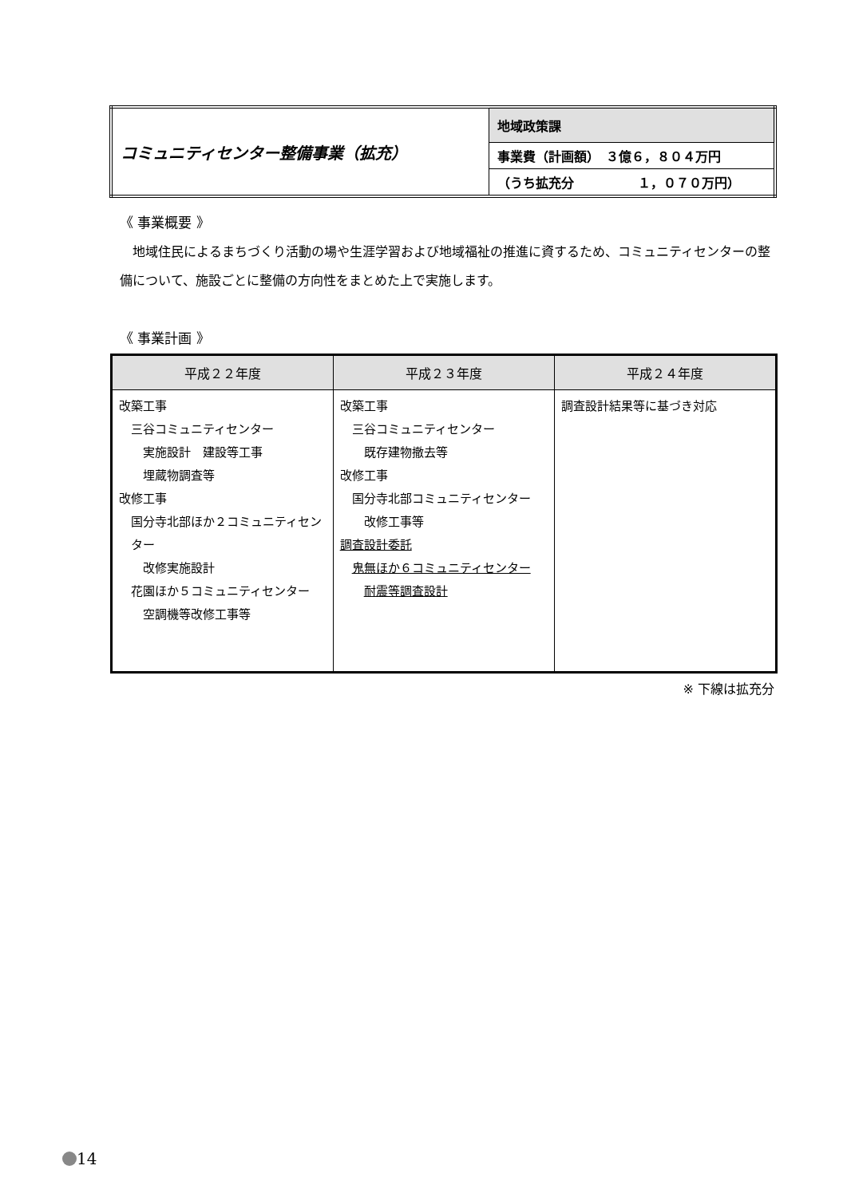| コミュニティセンター整備事業（拡充） | 地域政策課 |
| | 事業費（計画額） ３億６，８０４万円 |
| | （うち拡充分 １，０７０万円） |
《 事業概要 》
地域住民によるまちづくり活動の場や生涯学習および地域福祉の推進に資するため、コミュニティセンターの整備について、施設ごとに整備の方向性をまとめた上で実施します。
《 事業計画 》
| 平成２２年度 | 平成２３年度 | 平成２４年度 |
| --- | --- | --- |
| 改築工事 三谷コミュニティセンター 実施設計 建設等工事 埋蔵物調査等 改修工事 国分寺北部ほか２コミュニティセンター 改修実施設計 花園ほか５コミュニティセンター 空調機等改修工事等 | 改築工事 三谷コミュニティセンター 既存建物撤去等 改修工事 国分寺北部コミュニティセンター 改修工事等 調査設計委託 鬼無ほか６コミュニティセンター 耐震等調査設計 | 調査設計結果等に基づき対応 |
※ 下線は拡充分
14